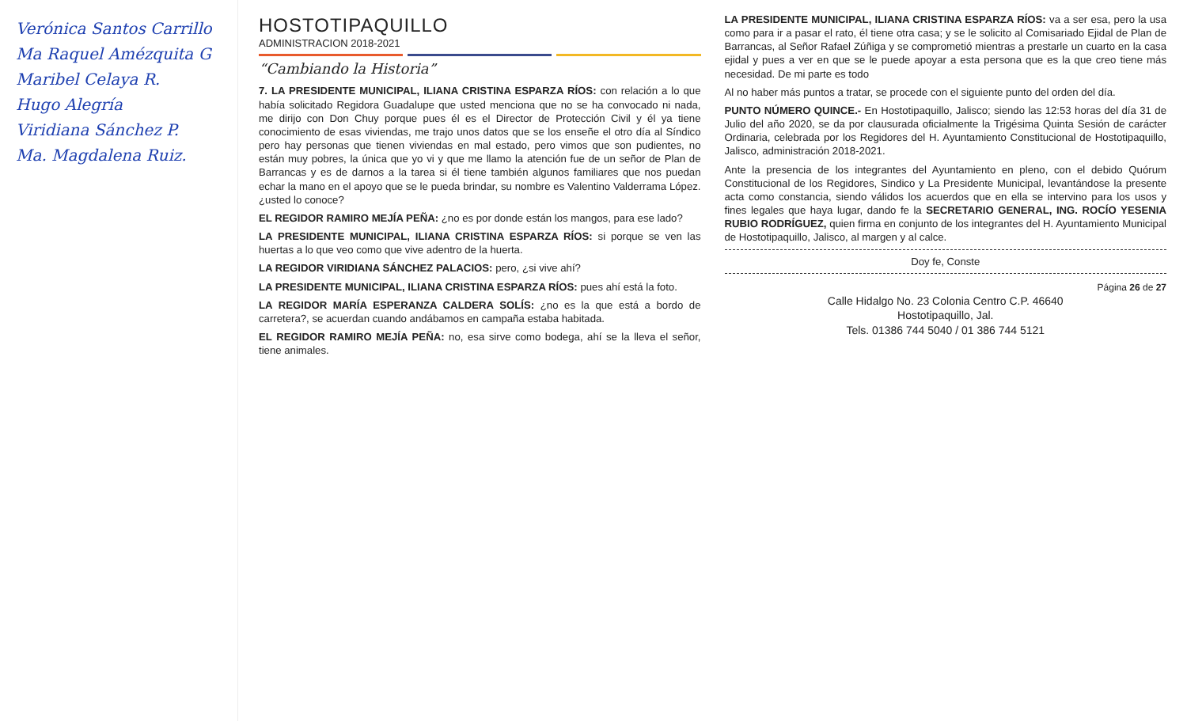Verónica Santos Carrillo
Ma Raquel Amézquita G
Maribel Celaya R.
Hugo Alegría
Viridiana Sánchez P.
Ma. Magdalena Ruiz.
HOSTOTIPAQUILLO
ADMINISTRACION 2018-2021
“Cambiando la Historia”
7. LA PRESIDENTE MUNICIPAL, ILIANA CRISTINA ESPARZA RÍOS: con relación a lo que había solicitado Regidora Guadalupe que usted menciona que no se ha convocado ni nada, me dirijo con Don Chuy porque pues él es el Director de Protección Civil y él ya tiene conocimiento de esas viviendas, me trajo unos datos que se los enseñe el otro día al Síndico pero hay personas que tienen viviendas en mal estado, pero vimos que son pudientes, no están muy pobres, la única que yo vi y que me llamo la atención fue de un señor de Plan de Barrancas y es de darnos a la tarea si él tiene también algunos familiares que nos puedan echar la mano en el apoyo que se le pueda brindar, su nombre es Valentino Valderrama López. ¿usted lo conoce?
EL REGIDOR RAMIRO MEJÍA PEÑA: ¿no es por donde están los mangos, para ese lado?
LA PRESIDENTE MUNICIPAL, ILIANA CRISTINA ESPARZA RÍOS: si porque se ven las huertas a lo que veo como que vive adentro de la huerta.
LA REGIDOR VIRIDIANA SÁNCHEZ PALACIOS: pero, ¿si vive ahí?
LA PRESIDENTE MUNICIPAL, ILIANA CRISTINA ESPARZA RÍOS: pues ahí está la foto.
LA REGIDOR MARÍA ESPERANZA CALDERA SOLÍS: ¿no es la que está a bordo de carretera?, se acuerdan cuando andábamos en campaña estaba habitada.
EL REGIDOR RAMIRO MEJÍA PEÑA: no, esa sirve como bodega, ahí se la lleva el señor, tiene animales.
LA PRESIDENTE MUNICIPAL, ILIANA CRISTINA ESPARZA RÍOS: va a ser esa, pero la usa como para ir a pasar el rato, él tiene otra casa; y se le solicito al Comisariado Ejidal de Plan de Barrancas, al Señor Rafael Zúñiga y se comprometió mientras a prestarle un cuarto en la casa ejidal y pues a ver en que se le puede apoyar a esta persona que es la que creo tiene más necesidad. De mi parte es todo
Al no haber más puntos a tratar, se procede con el siguiente punto del orden del día.
PUNTO NÚMERO QUINCE.- En Hostotipaquillo, Jalisco; siendo las 12:53 horas del día 31 de Julio del año 2020, se da por clausurada oficialmente la Trigésima Quinta Sesión de carácter Ordinaria, celebrada por los Regidores del H. Ayuntamiento Constitucional de Hostotipaquillo, Jalisco, administración 2018-2021.
Ante la presencia de los integrantes del Ayuntamiento en pleno, con el debido Quórum Constitucional de los Regidores, Sindico y La Presidente Municipal, levantándose la presente acta como constancia, siendo válidos los acuerdos que en ella se intervino para los usos y fines legales que haya lugar, dando fe la SECRETARIO GENERAL, ING. ROCÍO YESENIA RUBIO RODRÍGUEZ, quien firma en conjunto de los integrantes del H. Ayuntamiento Municipal de Hostotipaquillo, Jalisco, al margen y al calce.
Doy fe, Conste
Página 26 de 27
Calle Hidalgo No. 23 Colonia Centro C.P. 46640
Hostotipaquillo, Jal.
Tels. 01386 744 5040 / 01 386 744 5121